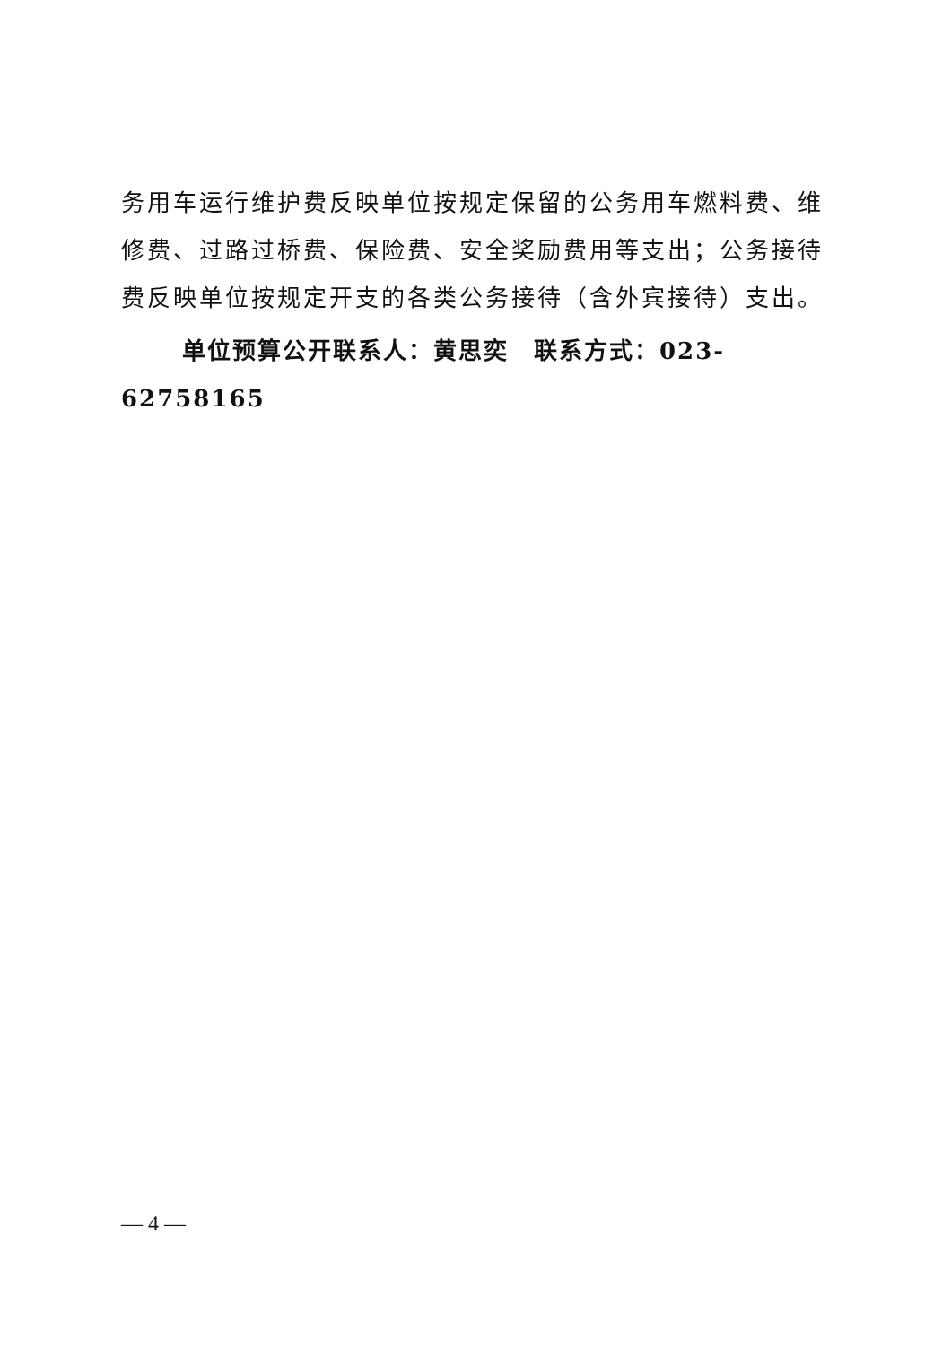务用车运行维护费反映单位按规定保留的公务用车燃料费、维修费、过路过桥费、保险费、安全奖励费用等支出；公务接待费反映单位按规定开支的各类公务接待（含外宾接待）支出。
单位预算公开联系人：黄思奕　联系方式：023-62758165
— 4 —